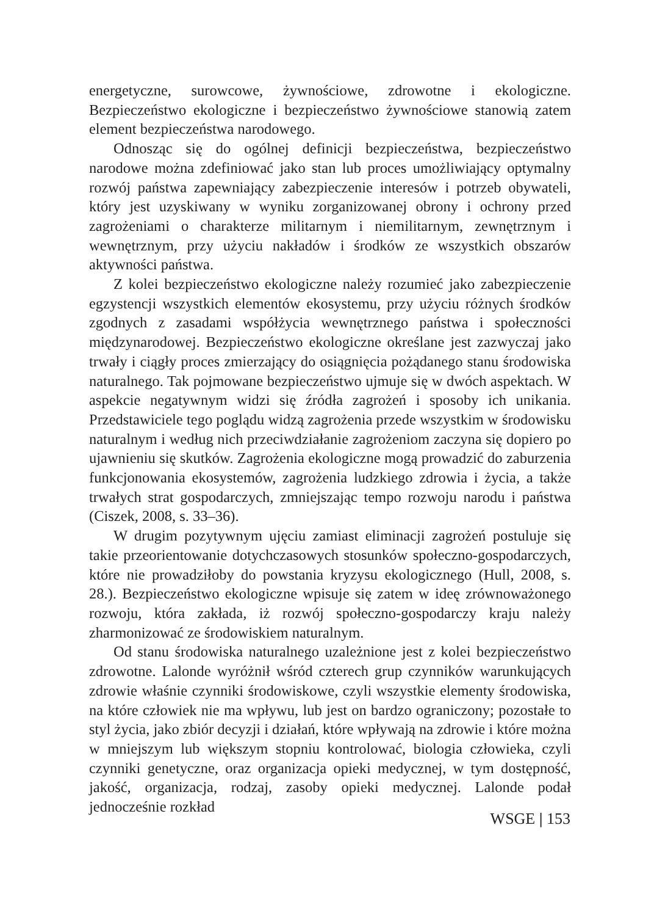energetyczne, surowcowe, żywnościowe, zdrowotne i ekologiczne. Bezpieczeństwo ekologiczne i bezpieczeństwo żywnościowe stanowią zatem element bezpieczeństwa narodowego.
Odnosząc się do ogólnej definicji bezpieczeństwa, bezpieczeństwo narodowe można zdefiniować jako stan lub proces umożliwiający optymalny rozwój państwa zapewniający zabezpieczenie interesów i potrzeb obywateli, który jest uzyskiwany w wyniku zorganizowanej obrony i ochrony przed zagrożeniami o charakterze militarnym i niemilitarnym, zewnętrznym i wewnętrznym, przy użyciu nakładów i środków ze wszystkich obszarów aktywności państwa.
Z kolei bezpieczeństwo ekologiczne należy rozumieć jako zabezpieczenie egzystencji wszystkich elementów ekosystemu, przy użyciu różnych środków zgodnych z zasadami współżycia wewnętrznego państwa i społeczności międzynarodowej. Bezpieczeństwo ekologiczne określane jest zazwyczaj jako trwały i ciągły proces zmierzający do osiągnięcia pożądanego stanu środowiska naturalnego. Tak pojmowane bezpieczeństwo ujmuje się w dwóch aspektach. W aspekcie negatywnym widzi się źródła zagrożeń i sposoby ich unikania. Przedstawiciele tego poglądu widzą zagrożenia przede wszystkim w środowisku naturalnym i według nich przeciwdziałanie zagrożeniom zaczyna się dopiero po ujawnieniu się skutków. Zagrożenia ekologiczne mogą prowadzić do zaburzenia funkcjonowania ekosystemów, zagrożenia ludzkiego zdrowia i życia, a także trwałych strat gospodarczych, zmniejszając tempo rozwoju narodu i państwa (Ciszek, 2008, s. 33–36).
W drugim pozytywnym ujęciu zamiast eliminacji zagrożeń postuluje się takie przeorientowanie dotychczasowych stosunków społeczno-gospodarczych, które nie prowadziłoby do powstania kryzysu ekologicznego (Hull, 2008, s. 28.). Bezpieczeństwo ekologiczne wpisuje się zatem w ideę zrównoważonego rozwoju, która zakłada, iż rozwój społeczno-gospodarczy kraju należy zharmonizować ze środowiskiem naturalnym.
Od stanu środowiska naturalnego uzależnione jest z kolei bezpieczeństwo zdrowotne. Lalonde wyróżnił wśród czterech grup czynników warunkujących zdrowie właśnie czynniki środowiskowe, czyli wszystkie elementy środowiska, na które człowiek nie ma wpływu, lub jest on bardzo ograniczony; pozostałe to styl życia, jako zbiór decyzji i działań, które wpływają na zdrowie i które można w mniejszym lub większym stopniu kontrolować, biologia człowieka, czyli czynniki genetyczne, oraz organizacja opieki medycznej, w tym dostępność, jakość, organizacja, rodzaj, zasoby opieki medycznej. Lalonde podał jednocześnie rozkład
WSGE | 153